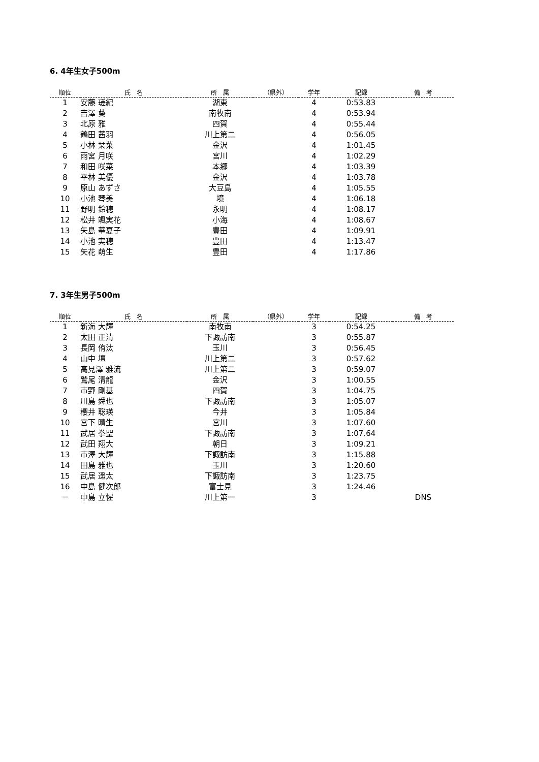6. 4年生女子500m
| 順位 | 氏 名 | 所 属 | （県外） | 学年 | 記録 | 備 考 |
| --- | --- | --- | --- | --- | --- | --- |
| 1 | 安藤 瑳紀 | 湖東 | | 4 | 0:53.83 | |
| 2 | 吉澤 葵 | 南牧南 | | 4 | 0:53.94 | |
| 3 | 北原 雅 | 四賀 | | 4 | 0:55.44 | |
| 4 | 鶴田 茜羽 | 川上第二 | | 4 | 0:56.05 | |
| 5 | 小林 栞菜 | 金沢 | | 4 | 1:01.45 | |
| 6 | 雨宮 月咲 | 宮川 | | 4 | 1:02.29 | |
| 7 | 和田 咲菜 | 本郷 | | 4 | 1:03.39 | |
| 8 | 平林 美優 | 金沢 | | 4 | 1:03.78 | |
| 9 | 原山 あずさ | 大豆島 | | 4 | 1:05.55 | |
| 10 | 小池 琴美 | 境 | | 4 | 1:06.18 | |
| 11 | 野明 鈴穂 | 永明 | | 4 | 1:08.17 | |
| 12 | 松井 颯実花 | 小海 | | 4 | 1:08.67 | |
| 13 | 矢島 華夏子 | 豊田 | | 4 | 1:09.91 | |
| 14 | 小池 実穂 | 豊田 | | 4 | 1:13.47 | |
| 15 | 矢花 萌生 | 豊田 | | 4 | 1:17.86 | |
7. 3年生男子500m
| 順位 | 氏 名 | 所 属 | （県外） | 学年 | 記録 | 備 考 |
| --- | --- | --- | --- | --- | --- | --- |
| 1 | 新海 大輝 | 南牧南 | | 3 | 0:54.25 | |
| 2 | 太田 正清 | 下諏訪南 | | 3 | 0:55.87 | |
| 3 | 長岡 侑汰 | 玉川 | | 3 | 0:56.45 | |
| 4 | 山中 壇 | 川上第二 | | 3 | 0:57.62 | |
| 5 | 高見澤 雅流 | 川上第二 | | 3 | 0:59.07 | |
| 6 | 鷲尾 清龍 | 金沢 | | 3 | 1:00.55 | |
| 7 | 市野 剛基 | 四賀 | | 3 | 1:04.75 | |
| 8 | 川島 舜也 | 下諏訪南 | | 3 | 1:05.07 | |
| 9 | 櫻井 聡瑛 | 今井 | | 3 | 1:05.84 | |
| 10 | 宮下 晴生 | 宮川 | | 3 | 1:07.60 | |
| 11 | 武居 拳聖 | 下諏訪南 | | 3 | 1:07.64 | |
| 12 | 武田 翔大 | 朝日 | | 3 | 1:09.21 | |
| 13 | 市澤 大輝 | 下諏訪南 | | 3 | 1:15.88 | |
| 14 | 田島 雅也 | 玉川 | | 3 | 1:20.60 | |
| 15 | 武居 遥太 | 下諏訪南 | | 3 | 1:23.75 | |
| 16 | 中島 健次郎 | 富士見 | | 3 | 1:24.46 | |
| － | 中島 立惺 | 川上第一 | | 3 | | DNS |